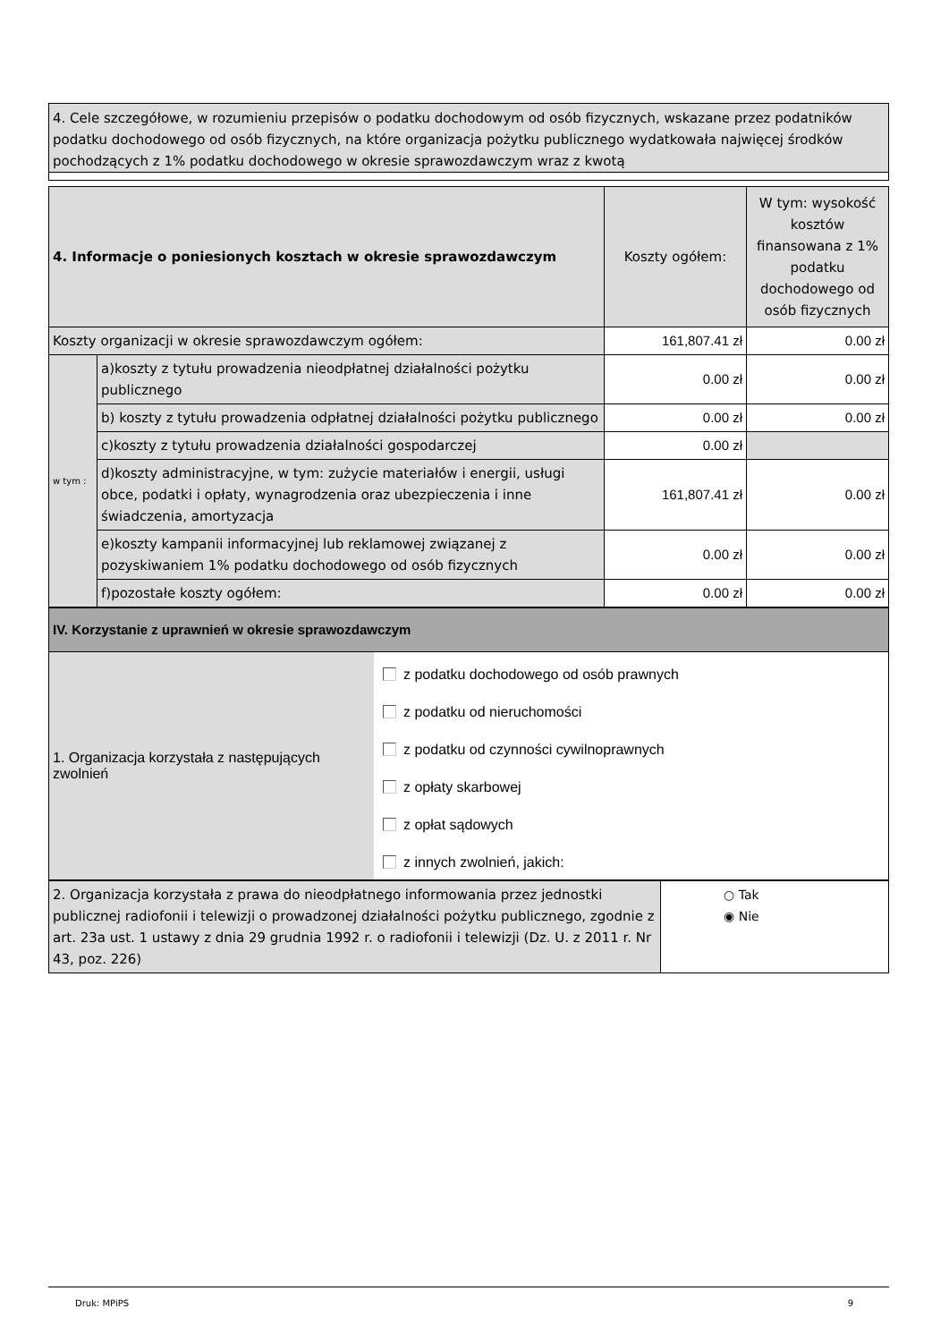4. Cele szczegółowe, w rozumieniu przepisów o podatku dochodowym od osób fizycznych, wskazane przez podatników podatku dochodowego od osób fizycznych, na które organizacja pożytku publicznego wydatkowała najwięcej środków pochodzących z 1% podatku dochodowego w okresie sprawozdawczym wraz z kwotą
| 4. Informacje o poniesionych kosztach w okresie sprawozdawczym | | Koszty ogółem: | W tym: wysokość kosztów finansowana z 1% podatku dochodowego od osób fizycznych |
| Koszty organizacji w okresie sprawozdawczym ogółem: | | 161,807.41 zł | 0.00 zł |
| w tym : | a)koszty z tytułu prowadzenia nieodpłatnej działalności pożytku publicznego | 0.00 zł | 0.00 zł |
| | b) koszty z tytułu prowadzenia odpłatnej działalności pożytku publicznego | 0.00 zł | 0.00 zł |
| | c)koszty z tytułu prowadzenia działalności gospodarczej | 0.00 zł | |
| | d)koszty administracyjne, w tym: zużycie materiałów i energii, usługi obce, podatki i opłaty, wynagrodzenia oraz ubezpieczenia i inne świadczenia, amortyzacja | 161,807.41 zł | 0.00 zł |
| | e)koszty kampanii informacyjnej lub reklamowej związanej z pozyskiwaniem 1% podatku dochodowego od osób fizycznych | 0.00 zł | 0.00 zł |
| | f)pozostałe koszty ogółem: | 0.00 zł | 0.00 zł |
| IV. Korzystanie z uprawnień w okresie sprawozdawczym | |
| 1. Organizacja korzystała z następujących zwolnień | z podatku dochodowego od osób prawnych z podatku od nieruchomości z podatku od czynności cywilnoprawnych z opłaty skarbowej z opłat sądowych z innych zwolnień, jakich: |
| 2. Organizacja korzystała z prawa do nieodpłatnego informowania przez jednostki publicznej radiofonii i telewizji o prowadzonej działalności pożytku publicznego, zgodnie z art. 23a ust. 1 ustawy z dnia 29 grudnia 1992 r. o radiofonii i telewizji (Dz. U. z 2011 r. Nr 43, poz. 226) | ○ Tak ◉ Nie |
Druk: MPiPS 9